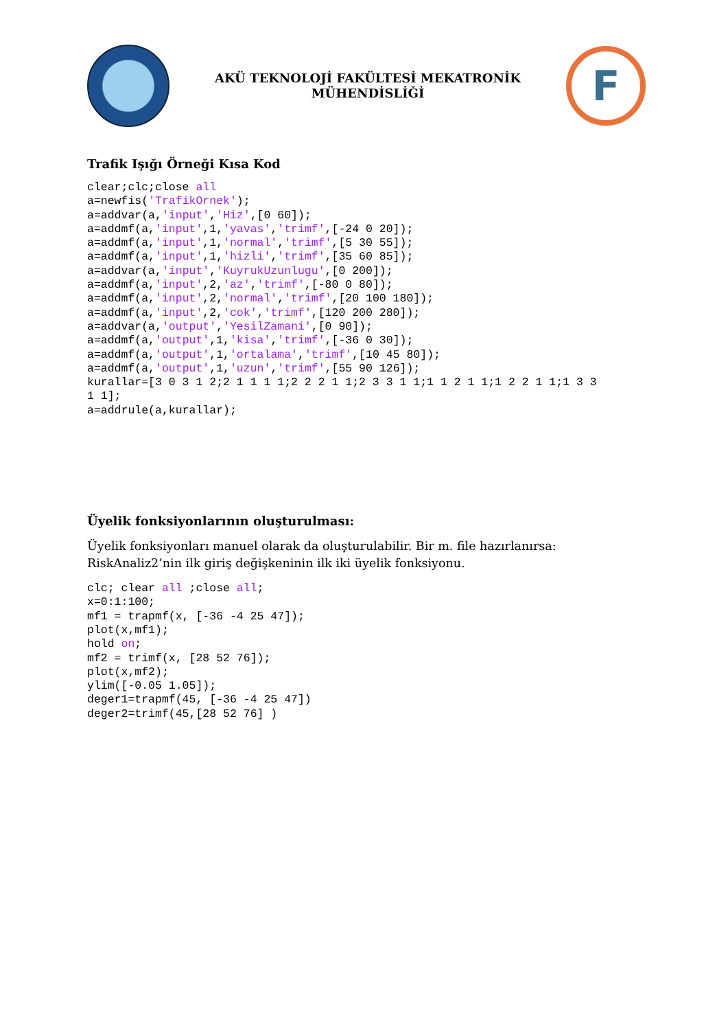AKÜ TEKNOLOJİ FAKÜLTESİ MEKATRONİK
MÜHENDİSLİĞİ
F
Trafik Işığı Örneği Kısa Kod
clear;clc;close all
a=newfis('TrafikOrnek');
a=addvar(a,'input','Hiz',[0 60]);
a=addmf(a,'input',1,'yavas','trimf',[-24 0 20]);
a=addmf(a,'input',1,'normal','trimf',[5 30 55]);
a=addmf(a,'input',1,'hizli','trimf',[35 60 85]);
a=addvar(a,'input','KuyrukUzunlugu',[0 200]);
a=addmf(a,'input',2,'az','trimf',[-80 0 80]);
a=addmf(a,'input',2,'normal','trimf',[20 100 180]);
a=addmf(a,'input',2,'cok','trimf',[120 200 280]);
a=addvar(a,'output','YesilZamani',[0 90]);
a=addmf(a,'output',1,'kisa','trimf',[-36 0 30]);
a=addmf(a,'output',1,'ortalama','trimf',[10 45 80]);
a=addmf(a,'output',1,'uzun','trimf',[55 90 126]);
kurallar=[3 0 3 1 2;2 1 1 1 1;2 2 2 1 1;2 3 3 1 1;1 1 2 1 1;1 2 2 1 1;1 3 3
1 1];
a=addrule(a,kurallar);
Üyelik fonksiyonlarının oluşturulması:
Üyelik fonksiyonları manuel olarak da oluşturulabilir. Bir m. file hazırlanırsa: RiskAnaliz2’nin ilk giriş değişkeninin ilk iki üyelik fonksiyonu.
clc; clear all ;close all;
x=0:1:100;
mf1 = trapmf(x, [-36 -4 25 47]);
plot(x,mf1);
hold on;
mf2 = trimf(x, [28 52 76]);
plot(x,mf2);
ylim([-0.05 1.05]);
deger1=trapmf(45, [-36 -4 25 47])
deger2=trimf(45,[28 52 76] )